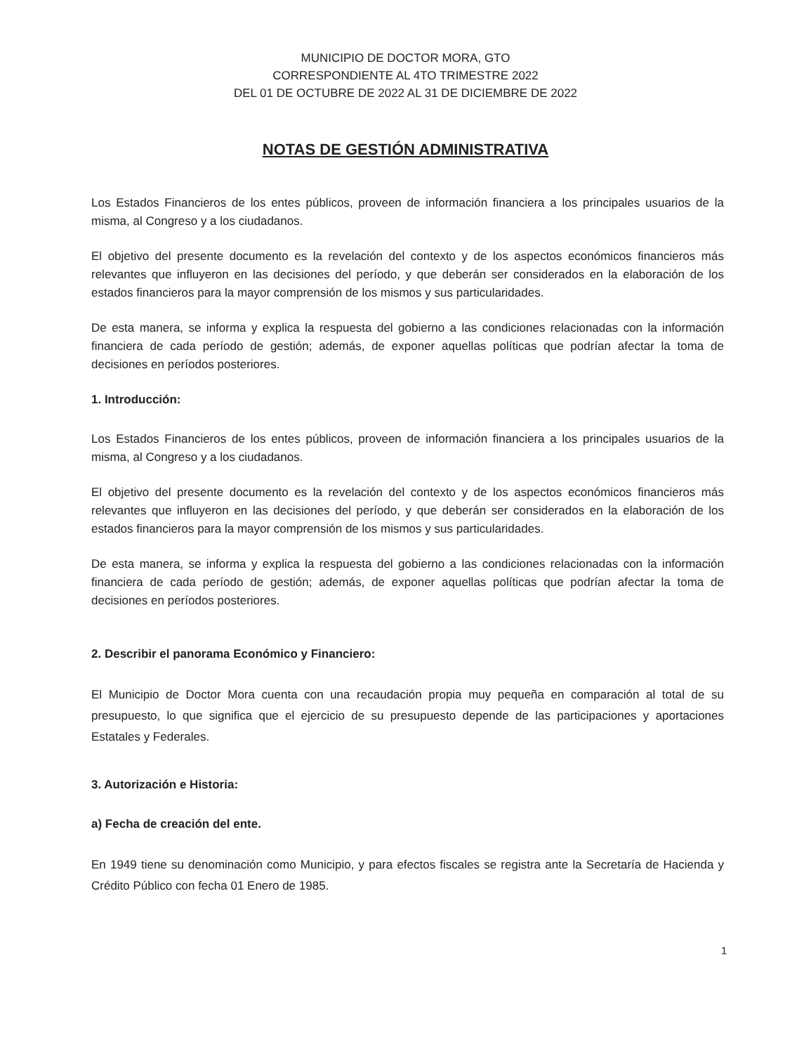MUNICIPIO DE DOCTOR MORA, GTO
CORRESPONDIENTE AL 4TO TRIMESTRE 2022
DEL 01 DE OCTUBRE DE 2022 AL 31 DE DICIEMBRE DE 2022
NOTAS DE GESTIÓN ADMINISTRATIVA
Los Estados Financieros de los entes públicos, proveen de información financiera a los principales usuarios de la misma, al Congreso y a los ciudadanos.
El objetivo del presente documento es la revelación del contexto y de los aspectos económicos financieros más relevantes que influyeron en las decisiones del período, y que deberán ser considerados en la elaboración de los estados financieros para la mayor comprensión de los mismos y sus particularidades.
De esta manera, se informa y explica la respuesta del gobierno a las condiciones relacionadas con la información financiera de cada período de gestión; además, de exponer aquellas políticas que podrían afectar la toma de decisiones en períodos posteriores.
1. Introducción:
Los Estados Financieros de los entes públicos, proveen de información financiera a los principales usuarios de la misma, al Congreso y a los ciudadanos.
El objetivo del presente documento es la revelación del contexto y de los aspectos económicos financieros más relevantes que influyeron en las decisiones del período, y que deberán ser considerados en la elaboración de los estados financieros para la mayor comprensión de los mismos y sus particularidades.
De esta manera, se informa y explica la respuesta del gobierno a las condiciones relacionadas con la información financiera de cada período de gestión; además, de exponer aquellas políticas que podrían afectar la toma de decisiones en períodos posteriores.
2. Describir el panorama Económico y Financiero:
El Municipio de Doctor Mora cuenta con una recaudación propia muy pequeña en comparación al total de su presupuesto, lo que significa que el ejercicio de su presupuesto depende de las participaciones y aportaciones Estatales y Federales.
3. Autorización e Historia:
a) Fecha de creación del ente.
En 1949 tiene su denominación como Municipio, y para efectos fiscales se registra ante la Secretaría de Hacienda y Crédito Público con fecha 01 Enero de 1985.
1